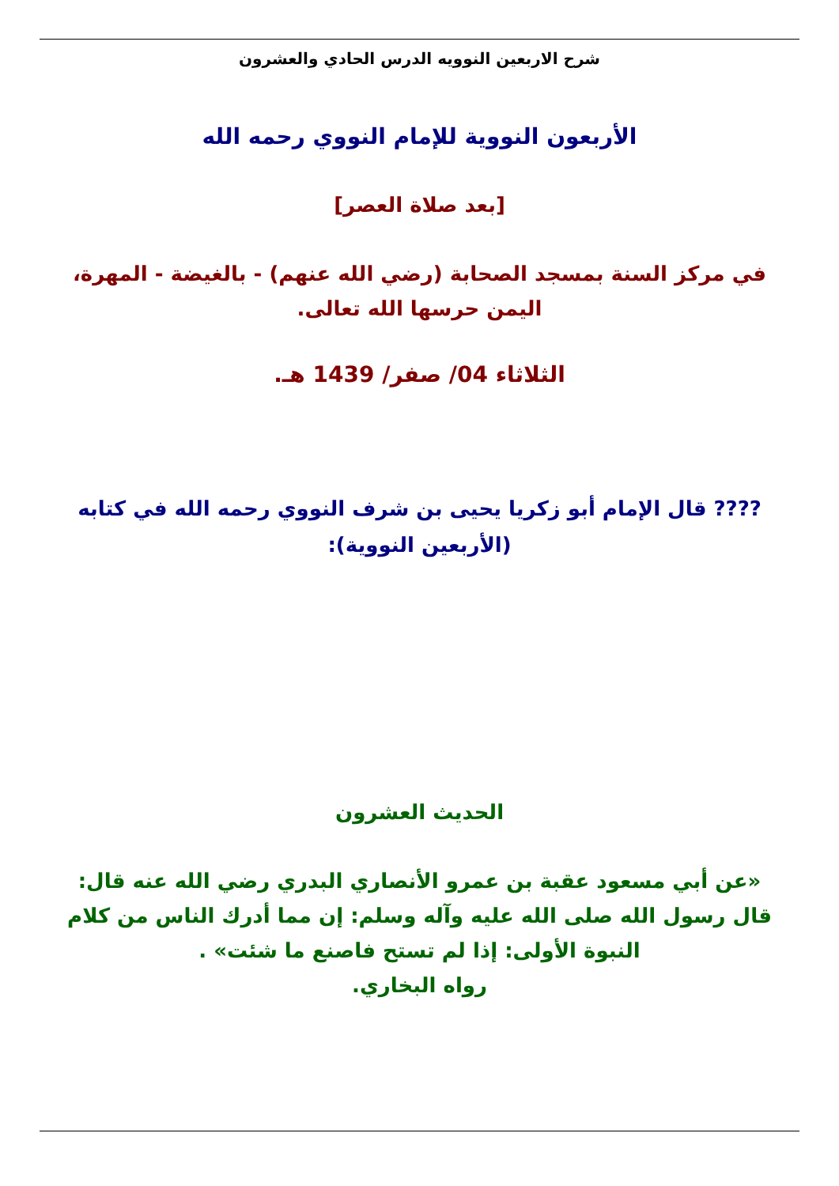شرح الاربعين النوويه الدرس الحادي والعشرون
الأربعون النووية للإمام النووي رحمه الله
[بعد صلاة العصر]
في مركز السنة بمسجد الصحابة (رضي الله عنهم) - بالغيضة - المهرة، اليمن حرسها الله تعالى.
الثلاثاء 04/ صفر/ 1439 هـ.
???? قال الإمام أبو زكريا يحيى بن شرف النووي رحمه الله في كتابه (الأربعين النووية):
الحديث العشرون
«عن أبي مسعود عقبة بن عمرو الأنصاري البدري رضي الله عنه قال: قال رسول الله صلى الله عليه وآله وسلم: إن مما أدرك الناس من كلام النبوة الأولى: إذا لم تستح فاصنع ما شئت» .
رواه البخاري.